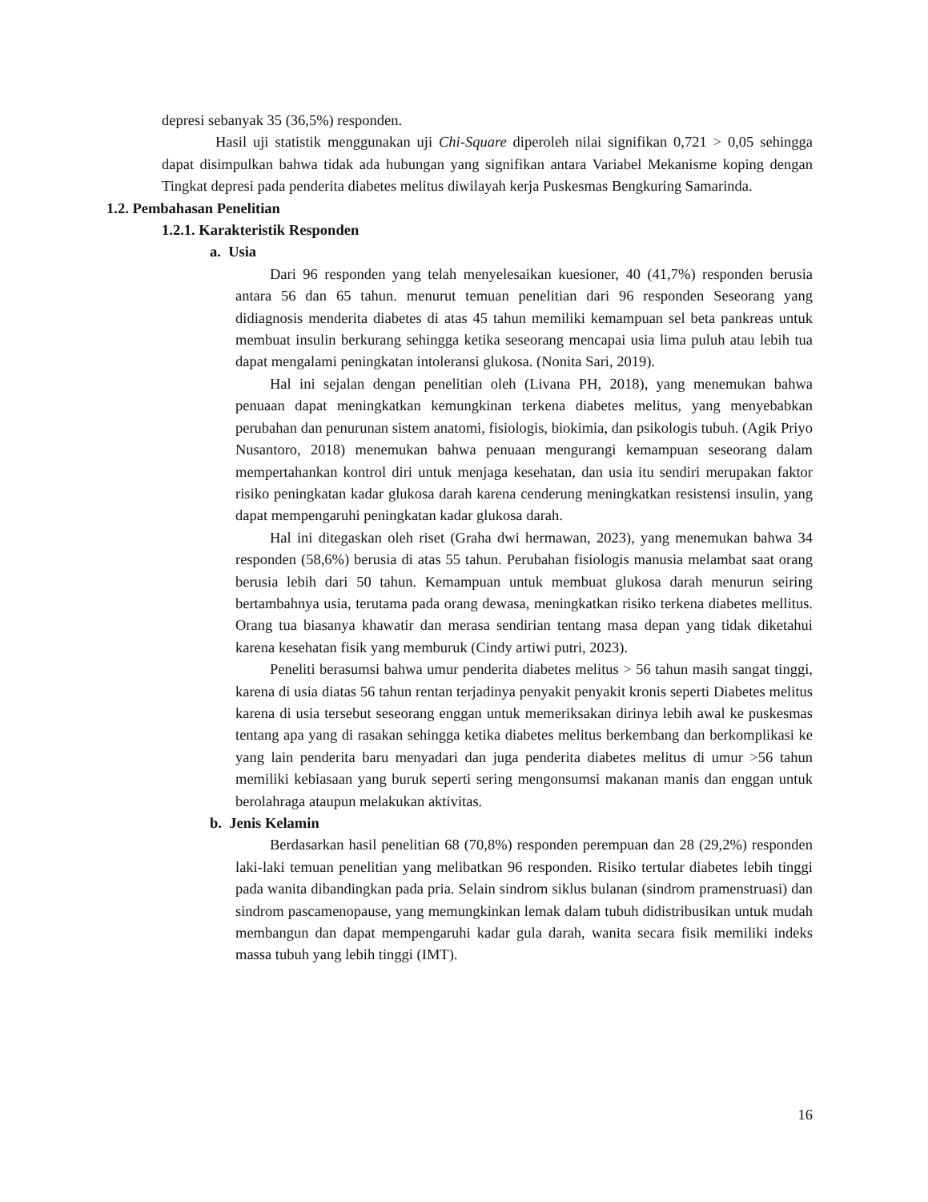depresi sebanyak 35 (36,5%) responden.
Hasil uji statistik menggunakan uji Chi-Square diperoleh nilai signifikan 0,721 > 0,05 sehingga dapat disimpulkan bahwa tidak ada hubungan yang signifikan antara Variabel Mekanisme koping dengan Tingkat depresi pada penderita diabetes melitus diwilayah kerja Puskesmas Bengkuring Samarinda.
1.2. Pembahasan Penelitian
1.2.1. Karakteristik Responden
a. Usia
Dari 96 responden yang telah menyelesaikan kuesioner, 40 (41,7%) responden berusia antara 56 dan 65 tahun. menurut temuan penelitian dari 96 responden Seseorang yang didiagnosis menderita diabetes di atas 45 tahun memiliki kemampuan sel beta pankreas untuk membuat insulin berkurang sehingga ketika seseorang mencapai usia lima puluh atau lebih tua dapat mengalami peningkatan intoleransi glukosa. (Nonita Sari, 2019).
Hal ini sejalan dengan penelitian oleh (Livana PH, 2018), yang menemukan bahwa penuaan dapat meningkatkan kemungkinan terkena diabetes melitus, yang menyebabkan perubahan dan penurunan sistem anatomi, fisiologis, biokimia, dan psikologis tubuh. (Agik Priyo Nusantoro, 2018) menemukan bahwa penuaan mengurangi kemampuan seseorang dalam mempertahankan kontrol diri untuk menjaga kesehatan, dan usia itu sendiri merupakan faktor risiko peningkatan kadar glukosa darah karena cenderung meningkatkan resistensi insulin, yang dapat mempengaruhi peningkatan kadar glukosa darah.
Hal ini ditegaskan oleh riset (Graha dwi hermawan, 2023), yang menemukan bahwa 34 responden (58,6%) berusia di atas 55 tahun. Perubahan fisiologis manusia melambat saat orang berusia lebih dari 50 tahun. Kemampuan untuk membuat glukosa darah menurun seiring bertambahnya usia, terutama pada orang dewasa, meningkatkan risiko terkena diabetes mellitus. Orang tua biasanya khawatir dan merasa sendirian tentang masa depan yang tidak diketahui karena kesehatan fisik yang memburuk (Cindy artiwi putri, 2023).
Peneliti berasumsi bahwa umur penderita diabetes melitus > 56 tahun masih sangat tinggi, karena di usia diatas 56 tahun rentan terjadinya penyakit penyakit kronis seperti Diabetes melitus karena di usia tersebut seseorang enggan untuk memeriksakan dirinya lebih awal ke puskesmas tentang apa yang di rasakan sehingga ketika diabetes melitus berkembang dan berkomplikasi ke yang lain penderita baru menyadari dan juga penderita diabetes melitus di umur >56 tahun memiliki kebiasaan yang buruk seperti sering mengonsumsi makanan manis dan enggan untuk berolahraga ataupun melakukan aktivitas.
b. Jenis Kelamin
Berdasarkan hasil penelitian 68 (70,8%) responden perempuan dan 28 (29,2%) responden laki-laki temuan penelitian yang melibatkan 96 responden. Risiko tertular diabetes lebih tinggi pada wanita dibandingkan pada pria. Selain sindrom siklus bulanan (sindrom pramenstruasi) dan sindrom pascamenopause, yang memungkinkan lemak dalam tubuh didistribusikan untuk mudah membangun dan dapat mempengaruhi kadar gula darah, wanita secara fisik memiliki indeks massa tubuh yang lebih tinggi (IMT).
16